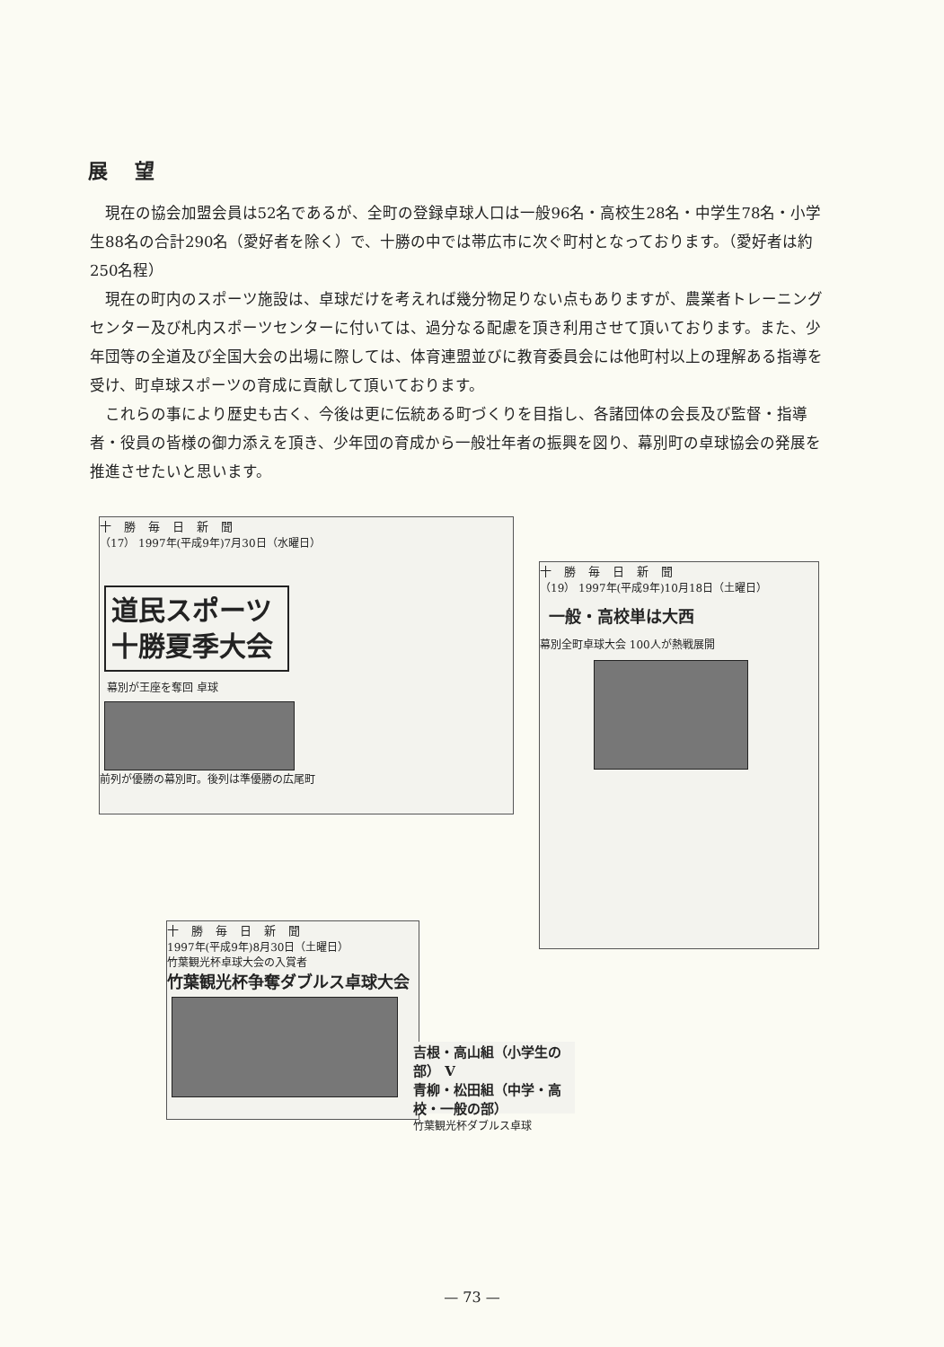展望
現在の協会加盟会員は52名であるが、全町の登録卓球人口は一般96名・高校生28名・中学生78名・小学生88名の合計290名（愛好者を除く）で、十勝の中では帯広市に次ぐ町村となっております。（愛好者は約250名程）
現在の町内のスポーツ施設は、卓球だけを考えれば幾分物足りない点もありますが、農業者トレーニングセンター及び札内スポーツセンターに付いては、過分なる配慮を頂き利用させて頂いております。また、少年団等の全道及び全国大会の出場に際しては、体育連盟並びに教育委員会には他町村以上の理解ある指導を受け、町卓球スポーツの育成に貢献して頂いております。
これらの事により歴史も古く、今後は更に伝統ある町づくりを目指し、各諸団体の会長及び監督・指導者・役員の皆様の御力添えを頂き、少年団の育成から一般壮年者の振興を図り、幕別町の卓球協会の発展を推進させたいと思います。
十勝毎日新聞
（17） 1997年(平成9年)7月30日（水曜日）
道民スポーツ
十勝夏季大会
幕別が王座を奪回 卓球
前列が優勝の幕別町。後列は準優勝の広尾町
十勝毎日新聞
（19） 1997年(平成9年)10月18日（土曜日）
一般・高校単は大西
幕別全町卓球大会 100人が熱戦展開
十勝毎日新聞
1997年(平成9年)8月30日（土曜日）
竹葉観光杯卓球大会の入賞者
竹葉観光杯争奪ダブルス卓球大会
吉根・高山組（小学生の部） V
青柳・松田組（中学・高校・一般の部）
竹葉観光杯ダブルス卓球
— 73 —